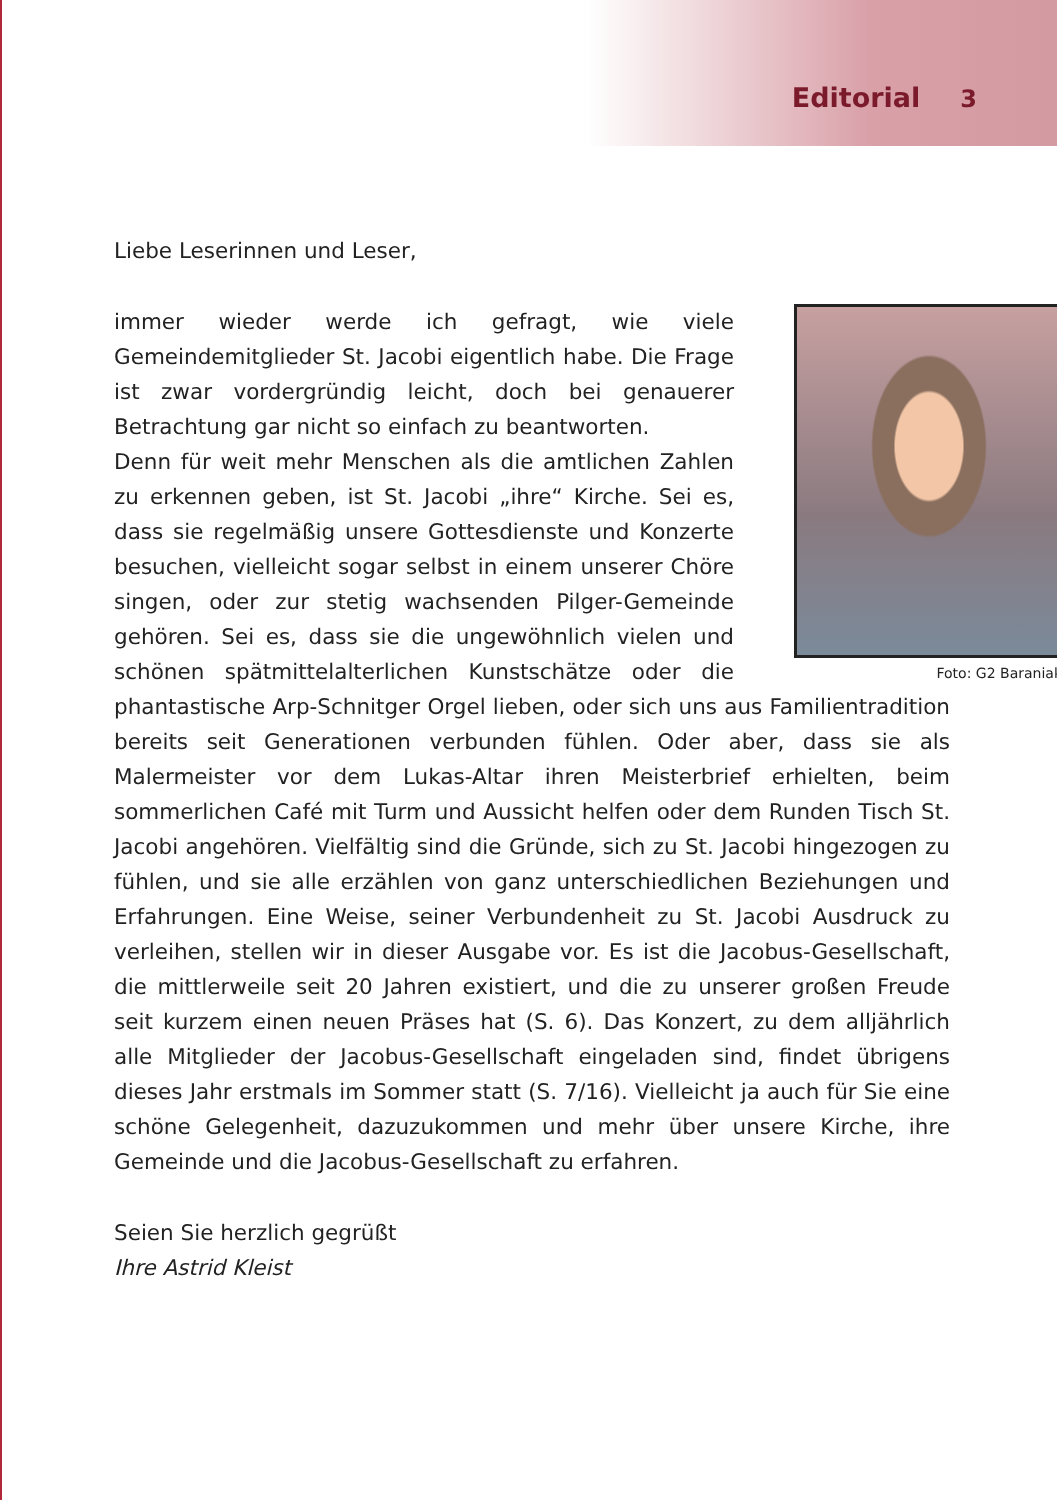Editorial 3
Liebe Leserinnen und Leser,
Foto: G2 Baraniak
immer wieder werde ich gefragt, wie viele Gemeindemitglieder St. Jacobi eigentlich habe. Die Frage ist zwar vordergründig leicht, doch bei genauerer Betrachtung gar nicht so einfach zu beantworten.
Denn für weit mehr Menschen als die amtlichen Zahlen zu erkennen geben, ist St. Jacobi „ihre“ Kirche. Sei es, dass sie regelmäßig unsere Gottesdienste und Konzerte besuchen, vielleicht sogar selbst in einem unserer Chöre singen, oder zur stetig wachsenden Pilger-Gemeinde gehören. Sei es, dass sie die ungewöhnlich vielen und schönen spätmittelalterlichen Kunstschätze oder die phantastische Arp-Schnitger Orgel lieben, oder sich uns aus Familientradition bereits seit Generationen verbunden fühlen. Oder aber, dass sie als Malermeister vor dem Lukas-Altar ihren Meisterbrief erhielten, beim sommerlichen Café mit Turm und Aussicht helfen oder dem Runden Tisch St. Jacobi angehören. Vielfältig sind die Gründe, sich zu St. Jacobi hingezogen zu fühlen, und sie alle erzählen von ganz unterschiedlichen Beziehungen und Erfahrungen. Eine Weise, seiner Verbundenheit zu St. Jacobi Ausdruck zu verleihen, stellen wir in dieser Ausgabe vor. Es ist die Jacobus-Gesellschaft, die mittlerweile seit 20 Jahren existiert, und die zu unserer großen Freude seit kurzem einen neuen Präses hat (S. 6). Das Konzert, zu dem alljährlich alle Mitglieder der Jacobus-Gesellschaft eingeladen sind, findet übrigens dieses Jahr erstmals im Sommer statt (S. 7/16). Vielleicht ja auch für Sie eine schöne Gelegenheit, dazuzukommen und mehr über unsere Kirche, ihre Gemeinde und die Jacobus-Gesellschaft zu erfahren.
Seien Sie herzlich gegrüßt
Ihre Astrid Kleist